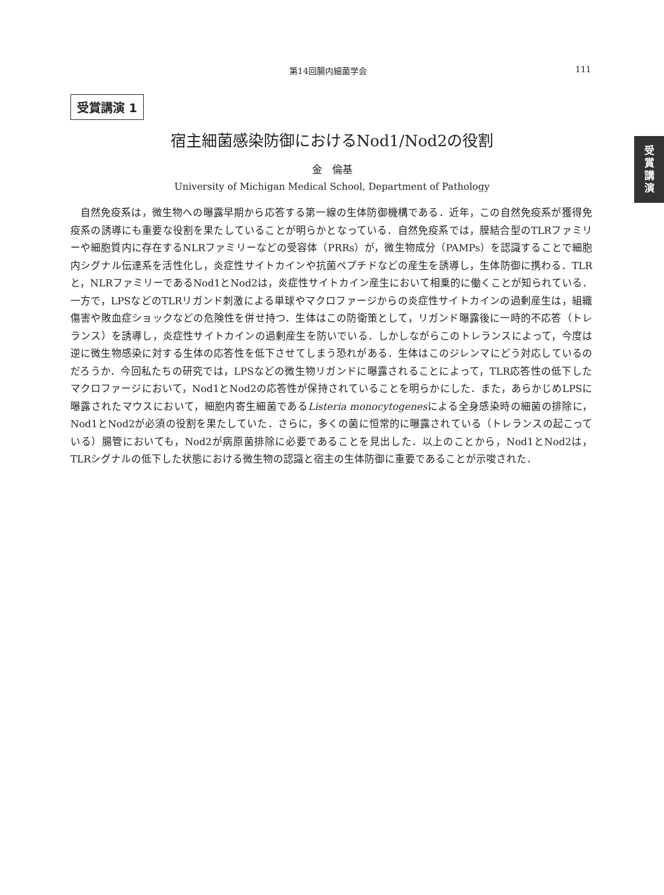第14回腸内細菌学会 111
受賞講演 1
受
賞
講
演
宿主細菌感染防御におけるNod1/Nod2の役割
金　倫基
University of Michigan Medical School, Department of Pathology
自然免疫系は，微生物への曝露早期から応答する第一線の生体防御機構である．近年，この自然免疫系が獲得免疫系の誘導にも重要な役割を果たしていることが明らかとなっている．自然免疫系では，膜結合型のTLRファミリーや細胞質内に存在するNLRファミリーなどの受容体（PRRs）が，微生物成分（PAMPs）を認識することで細胞内シグナル伝達系を活性化し，炎症性サイトカインや抗菌ペプチドなどの産生を誘導し，生体防御に携わる．TLRと，NLRファミリーであるNod1とNod2は，炎症性サイトカイン産生において相乗的に働くことが知られている．一方で，LPSなどのTLRリガンド刺激による単球やマクロファージからの炎症性サイトカインの過剰産生は，組織傷害や敗血症ショックなどの危険性を併せ持つ．生体はこの防衛策として，リガンド曝露後に一時的不応答（トレランス）を誘導し，炎症性サイトカインの過剰産生を防いでいる．しかしながらこのトレランスによって，今度は逆に微生物感染に対する生体の応答性を低下させてしまう恐れがある．生体はこのジレンマにどう対応しているのだろうか．今回私たちの研究では，LPSなどの微生物リガンドに曝露されることによって，TLR応答性の低下したマクロファージにおいて，Nod1とNod2の応答性が保持されていることを明らかにした．また，あらかじめLPSに曝露されたマウスにおいて，細胞内寄生細菌であるListeria monocytogenesによる全身感染時の細菌の排除に，Nod1とNod2が必須の役割を果たしていた．さらに，多くの菌に恒常的に曝露されている（トレランスの起こっている）腸管においても，Nod2が病原菌排除に必要であることを見出した．以上のことから，Nod1とNod2は，TLRシグナルの低下した状態における微生物の認識と宿主の生体防御に重要であることが示唆された．